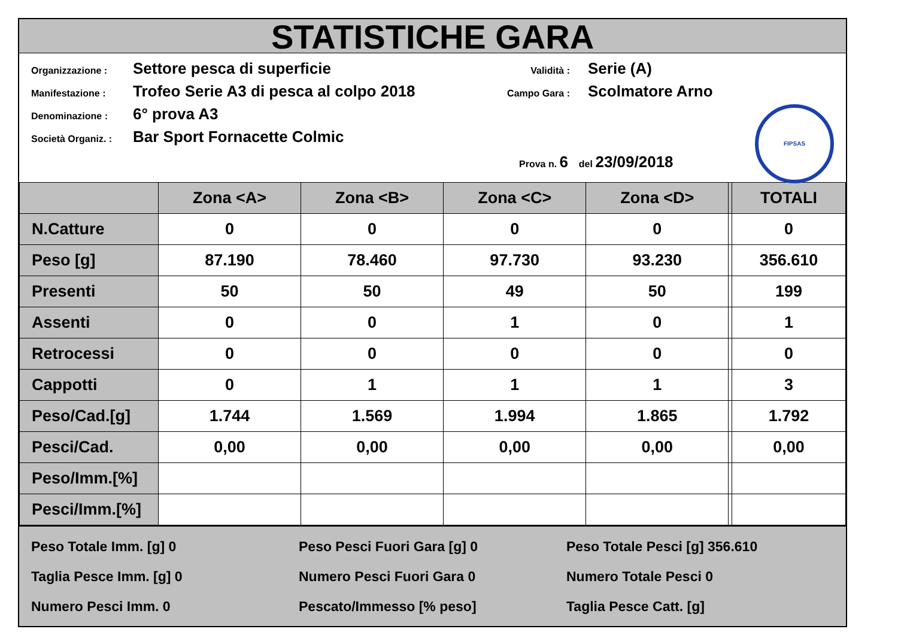STATISTICHE GARA
Organizzazione : Settore pesca di superficie
Manifestazione : Trofeo Serie A3 di pesca al colpo 2018
Denominazione : 6° prova A3
Società Organiz. : Bar Sport Fornacette Colmic
Validità : Serie (A)
Campo Gara : Scolmatore Arno
Prova n. 6 del 23/09/2018
FIPSAS
| | Zona <A> | Zona <B> | Zona <C> | Zona <D> | | TOTALI |
| --- | --- | --- | --- | --- | --- | --- |
| N.Catture | 0 | 0 | 0 | 0 | | 0 |
| Peso [g] | 87.190 | 78.460 | 97.730 | 93.230 | | 356.610 |
| Presenti | 50 | 50 | 49 | 50 | | 199 |
| Assenti | 0 | 0 | 1 | 0 | | 1 |
| Retrocessi | 0 | 0 | 0 | 0 | | 0 |
| Cappotti | 0 | 1 | 1 | 1 | | 3 |
| Peso/Cad.[g] | 1.744 | 1.569 | 1.994 | 1.865 | | 1.792 |
| Pesci/Cad. | 0,00 | 0,00 | 0,00 | 0,00 | | 0,00 |
| Peso/Imm.[%] | | | | | | |
| Pesci/Imm.[%] | | | | | | |
Peso Totale Imm. [g] 0
Taglia Pesce Imm. [g] 0
Numero Pesci Imm. 0
Peso Pesci Fuori Gara [g] 0
Numero Pesci Fuori Gara 0
Pescato/Immesso [% peso]
Peso Totale Pesci [g] 356.610
Numero Totale Pesci 0
Taglia Pesce Catt. [g]